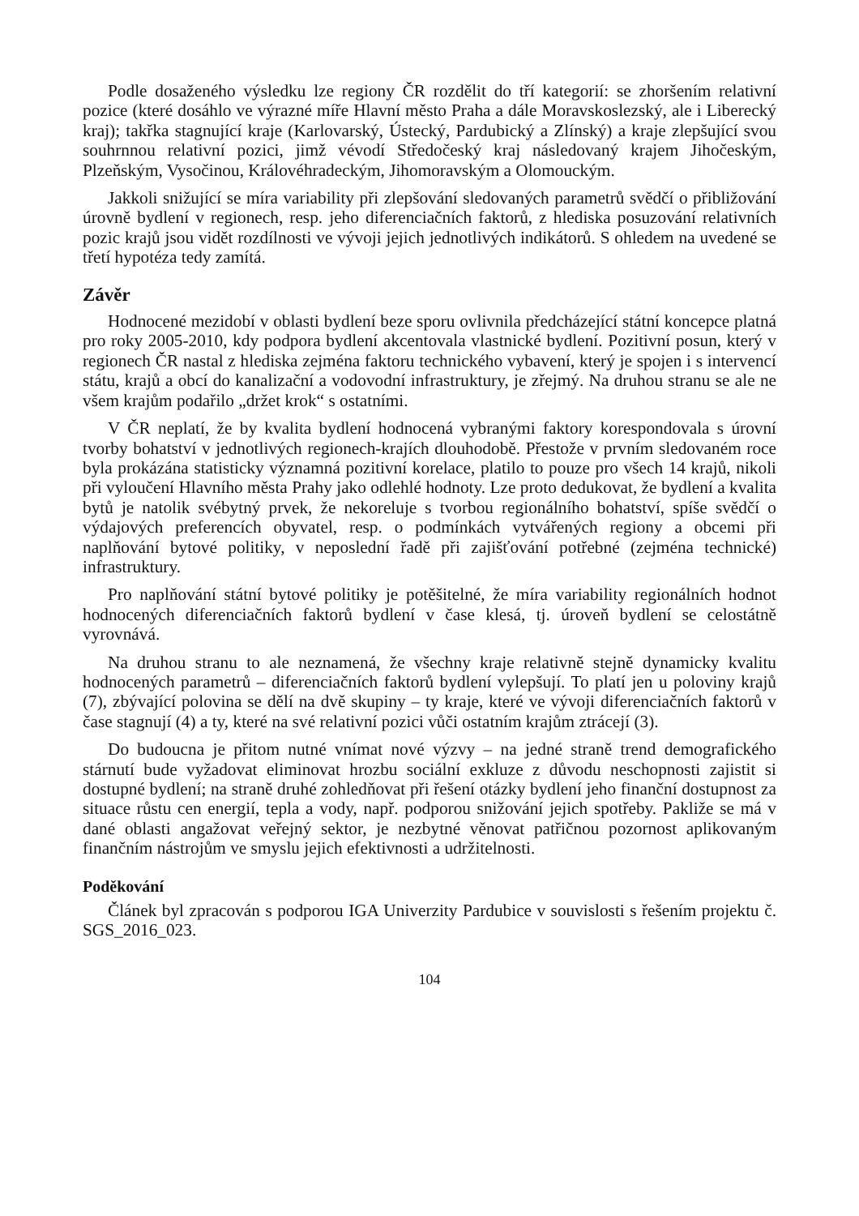Podle dosaženého výsledku lze regiony ČR rozdělit do tří kategorií: se zhoršením relativní pozice (které dosáhlo ve výrazné míře Hlavní město Praha a dále Moravskoslezský, ale i Liberecký kraj); takřka stagnující kraje (Karlovarský, Ústecký, Pardubický a Zlínský) a kraje zlepšující svou souhrnnou relativní pozici, jimž vévodí Středočeský kraj následovaný krajem Jihočeským, Plzeňským, Vysočinou, Královéhradeckým, Jihomoravským a Olomouckým.
Jakkoli snižující se míra variability při zlepšování sledovaných parametrů svědčí o přibližování úrovně bydlení v regionech, resp. jeho diferenciačních faktorů, z hlediska posuzování relativních pozic krajů jsou vidět rozdílnosti ve vývoji jejich jednotlivých indikátorů. S ohledem na uvedené se třetí hypotéza tedy zamítá.
Závěr
Hodnocené mezidobí v oblasti bydlení beze sporu ovlivnila předcházející státní koncepce platná pro roky 2005-2010, kdy podpora bydlení akcentovala vlastnické bydlení. Pozitivní posun, který v regionech ČR nastal z hlediska zejména faktoru technického vybavení, který je spojen i s intervencí státu, krajů a obcí do kanalizační a vodovodní infrastruktury, je zřejmý. Na druhou stranu se ale ne všem krajům podařilo „držet krok“ s ostatními.
V ČR neplatí, že by kvalita bydlení hodnocená vybranými faktory korespondovala s úrovní tvorby bohatství v jednotlivých regionech-krajích dlouhodobě. Přestože v prvním sledovaném roce byla prokázána statisticky významná pozitivní korelace, platilo to pouze pro všech 14 krajů, nikoli při vyloučení Hlavního města Prahy jako odlehlé hodnoty. Lze proto dedukovat, že bydlení a kvalita bytů je natolik svébytný prvek, že nekoreluje s tvorbou regionálního bohatství, spíše svědčí o výdajových preferencích obyvatel, resp. o podmínkách vytvářených regiony a obcemi při naplňování bytové politiky, v neposlední řadě při zajišťování potřebné (zejména technické) infrastruktury.
Pro naplňování státní bytové politiky je potěšitelné, že míra variability regionálních hodnot hodnocených diferenciačních faktorů bydlení v čase klesá, tj. úroveň bydlení se celostátně vyrovnává.
Na druhou stranu to ale neznamená, že všechny kraje relativně stejně dynamicky kvalitu hodnocených parametrů – diferenciačních faktorů bydlení vylepšují. To platí jen u poloviny krajů (7), zbývající polovina se dělí na dvě skupiny – ty kraje, které ve vývoji diferenciačních faktorů v čase stagnují (4) a ty, které na své relativní pozici vůči ostatním krajům ztrácejí (3).
Do budoucna je přitom nutné vnímat nové výzvy – na jedné straně trend demografického stárnutí bude vyžadovat eliminovat hrozbu sociální exkluze z důvodu neschopnosti zajistit si dostupné bydlení; na straně druhé zohledňovat při řešení otázky bydlení jeho finanční dostupnost za situace růstu cen energií, tepla a vody, např. podporou snižování jejich spotřeby. Pakliže se má v dané oblasti angažovat veřejný sektor, je nezbytné věnovat patřičnou pozornost aplikovaným finančním nástrojům ve smyslu jejich efektivnosti a udržitelnosti.
Poděkování
Článek byl zpracován s podporou IGA Univerzity Pardubice v souvislosti s řešením projektu č. SGS_2016_023.
104